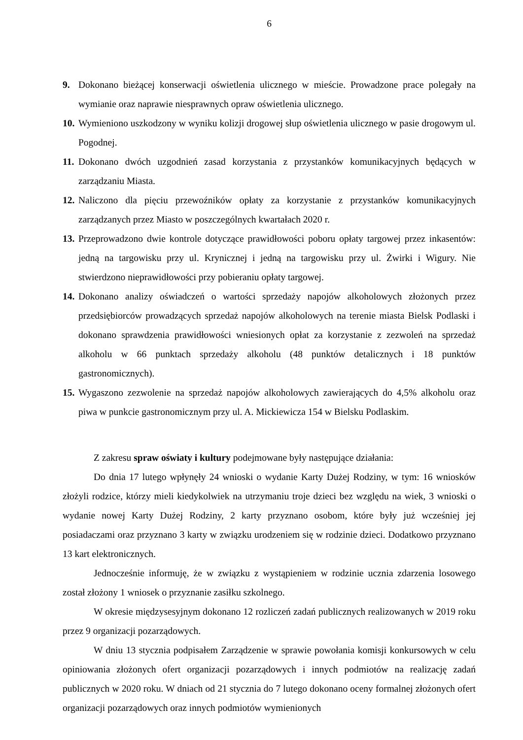6
9. Dokonano bieżącej konserwacji oświetlenia ulicznego w mieście. Prowadzone prace polegały na wymianie oraz naprawie niesprawnych opraw oświetlenia ulicznego.
10.
Wymieniono uszkodzony w wyniku kolizji drogowej słup oświetlenia ulicznego w pasie drogowym ul. Pogodnej.
11.
Dokonano dwóch uzgodnień zasad korzystania z przystanków komunikacyjnych będących w zarządzaniu Miasta.
12.
Naliczono dla pięciu przewoźników opłaty za korzystanie z przystanków komunikacyjnych zarządzanych przez Miasto w poszczególnych kwartałach 2020 r.
13.
Przeprowadzono dwie kontrole dotyczące prawidłowości poboru opłaty targowej przez inkasentów: jedną na targowisku przy ul. Krynicznej i jedną na targowisku przy ul. Żwirki i Wigury. Nie stwierdzono nieprawidłowości przy pobieraniu opłaty targowej.
14.
Dokonano analizy oświadczeń o wartości sprzedaży napojów alkoholowych złożonych przez przedsiębiorców prowadzących sprzedaż napojów alkoholowych na terenie miasta Bielsk Podlaski i dokonano sprawdzenia prawidłowości wniesionych opłat za korzystanie z zezwoleń na sprzedaż alkoholu w 66 punktach sprzedaży alkoholu (48 punktów detalicznych i 18 punktów gastronomicznych).
15.
Wygaszono zezwolenie na sprzedaż napojów alkoholowych zawierających do 4,5% alkoholu oraz piwa w punkcie gastronomicznym przy ul. A. Mickiewicza 154 w Bielsku Podlaskim.
Z zakresu spraw oświaty i kultury podejmowane były następujące działania:
Do dnia 17 lutego wpłynęły 24 wnioski o wydanie Karty Dużej Rodziny, w tym: 16 wniosków złożyli rodzice, którzy mieli kiedykolwiek na utrzymaniu troje dzieci bez względu na wiek, 3 wnioski o wydanie nowej Karty Dużej Rodziny, 2 karty przyznano osobom, które były już wcześniej jej posiadaczami oraz przyznano 3 karty w związku urodzeniem się w rodzinie dzieci. Dodatkowo przyznano 13 kart elektronicznych.
Jednocześnie informuję, że w związku z wystąpieniem w rodzinie ucznia zdarzenia losowego został złożony 1 wniosek o przyznanie zasiłku szkolnego.
W okresie międzysesyjnym dokonano 12 rozliczeń zadań publicznych realizowanych w 2019 roku przez 9 organizacji pozarządowych.
W dniu 13 stycznia podpisałem Zarządzenie w sprawie powołania komisji konkursowych w celu opiniowania złożonych ofert organizacji pozarządowych i innych podmiotów na realizację zadań publicznych w 2020 roku. W dniach od 21 stycznia do 7 lutego dokonano oceny formalnej złożonych ofert organizacji pozarządowych oraz innych podmiotów wymienionych